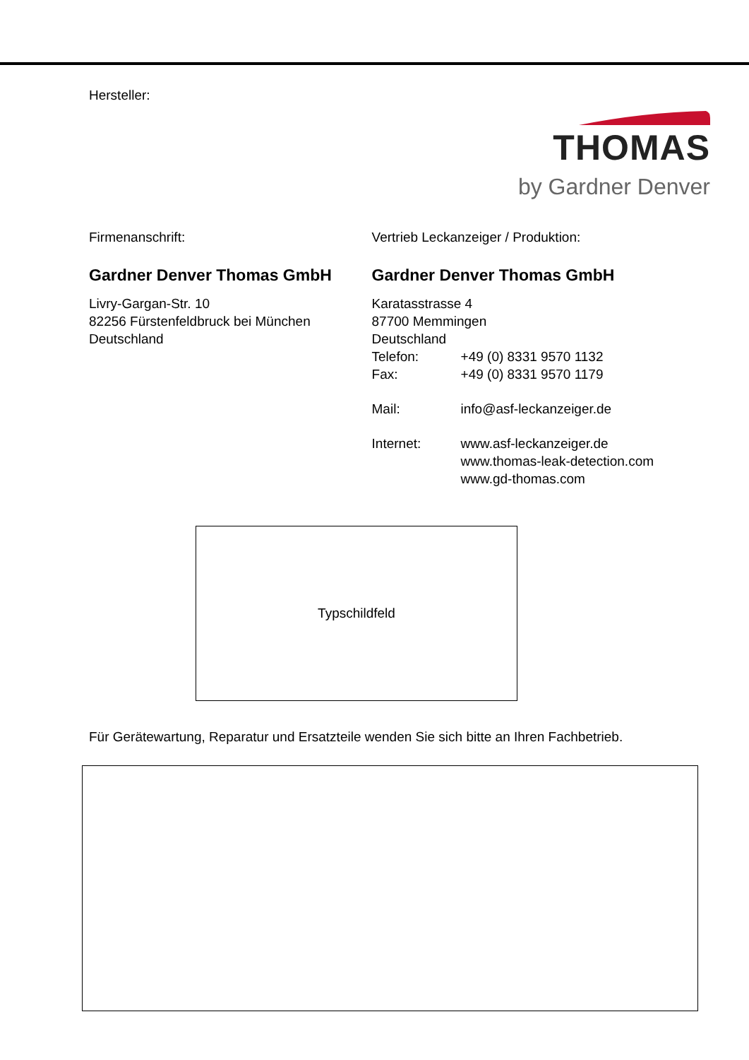Hersteller:
THOMAS
by Gardner Denver
Firmenanschrift:
Gardner Denver Thomas GmbH
Livry-Gargan-Str. 10
82256 Fürstenfeldbruck bei München
Deutschland
Vertrieb Leckanzeiger / Produktion:
Gardner Denver Thomas GmbH
Karatasstrasse 4
87700 Memmingen
Deutschland
Telefon: +49 (0) 8331 9570 1132
Fax: +49 (0) 8331 9570 1179
Mail: info@asf-leckanzeiger.de
Internet: www.asf-leckanzeiger.de
www.thomas-leak-detection.com
www.gd-thomas.com
Typschildfeld
Für Gerätewartung, Reparatur und Ersatzteile wenden Sie sich bitte an Ihren Fachbetrieb.